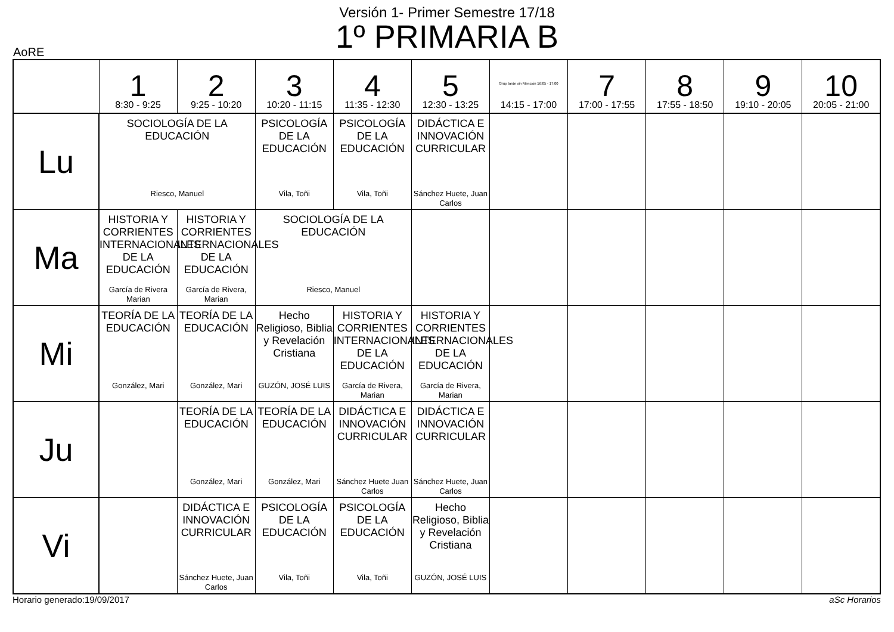Versión 1- Primer Semestre 17/18
1º PRIMARIA B
AoRE
| | 1 8:30 - 9:25 | 2 9:25 - 10:20 | 3 10:20 - 11:15 | 4 11:35 - 12:30 | 5 12:30 - 13:25 | Grup tarde sin Mención 16:05 - 17:00 14:15 - 17:00 | 7 17:00 - 17:55 | 8 17:55 - 18:50 | 9 19:10 - 20:05 | 10 20:05 - 21:00 |
| --- | --- | --- | --- | --- | --- | --- | --- | --- | --- | --- |
| Lu | SOCIOLOGÍA DE LA EDUCACIÓN Riesco, Manuel | | PSICOLOGÍA DE LA EDUCACIÓN Vila, Toñi | PSICOLOGÍA DE LA EDUCACIÓN Vila, Toñi | DIDÁCTICA E INNOVACIÓN CURRICULAR Sánchez Huete, Juan Carlos | | | | | |
| Ma | HISTORIA Y CORRIENTES INTERNACIONALES DE LA EDUCACIÓN García de Rivera Marian | HISTORIA Y CORRIENTES INTERNACIONALES DE LA EDUCACIÓN García de Rivera, Marian | SOCIOLOGÍA DE LA EDUCACIÓN Riesco, Manuel | | | | | | | |
| Mi | TEORÍA DE LA EDUCACIÓN González, Mari | TEORÍA DE LA EDUCACIÓN González, Mari | Hecho Religioso, Biblia y Revelación Cristiana GUZÓN, JOSÉ LUIS | HISTORIA Y CORRIENTES INTERNACIONALES DE LA EDUCACIÓN García de Rivera, Marian | HISTORIA Y CORRIENTES INTERNACIONALES DE LA EDUCACIÓN García de Rivera, Marian | | | | | |
| Ju | | TEORÍA DE LA EDUCACIÓN González, Mari | TEORÍA DE LA EDUCACIÓN González, Mari | DIDÁCTICA E INNOVACIÓN CURRICULAR Sánchez Huete Juan Carlos | DIDÁCTICA E INNOVACIÓN CURRICULAR Sánchez Huete, Juan Carlos | | | | | |
| Vi | | DIDÁCTICA E INNOVACIÓN CURRICULAR Sánchez Huete, Juan Carlos | PSICOLOGÍA DE LA EDUCACIÓN Vila, Toñi | PSICOLOGÍA DE LA EDUCACIÓN Vila, Toñi | Hecho Religioso, Biblia y Revelación Cristiana GUZÓN, JOSÉ LUIS | | | | | |
Horario generado:19/09/2017 aSc Horarios